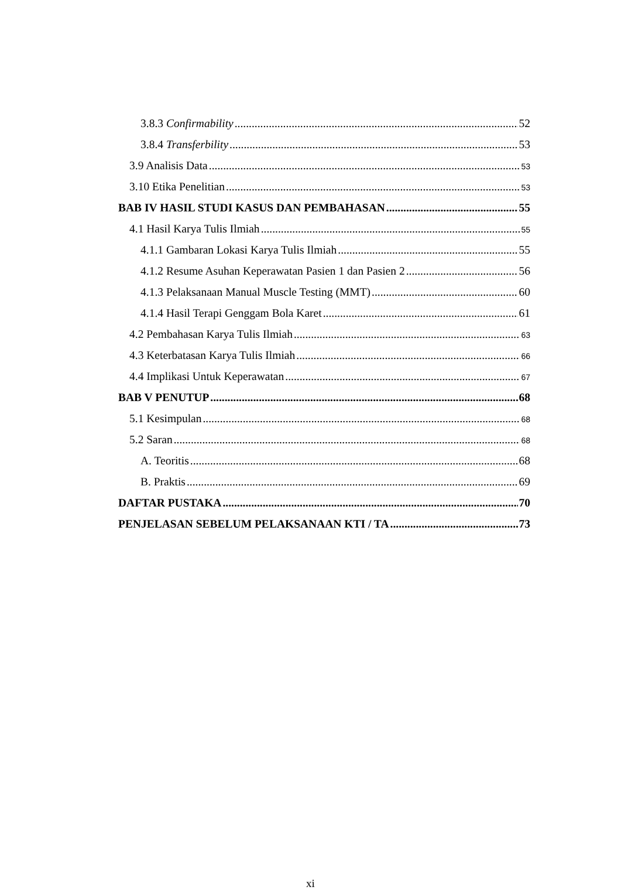3.8.3 Confirmability 52
3.8.4 Transferbility 53
3.9 Analisis Data 53
3.10 Etika Penelitian 53
BAB IV HASIL STUDI KASUS DAN PEMBAHASAN 55
4.1 Hasil Karya Tulis Ilmiah 55
4.1.1 Gambaran Lokasi Karya Tulis Ilmiah 55
4.1.2 Resume Asuhan Keperawatan Pasien 1 dan Pasien 2 56
4.1.3 Pelaksanaan Manual Muscle Testing (MMT) 60
4.1.4 Hasil Terapi Genggam Bola Karet 61
4.2 Pembahasan Karya Tulis Ilmiah 63
4.3 Keterbatasan Karya Tulis Ilmiah 66
4.4 Implikasi Untuk Keperawatan 67
BAB V PENUTUP 68
5.1 Kesimpulan 68
5.2 Saran 68
A. Teoritis 68
B. Praktis 69
DAFTAR PUSTAKA 70
PENJELASAN SEBELUM PELAKSANAAN KTI / TA 73
xi